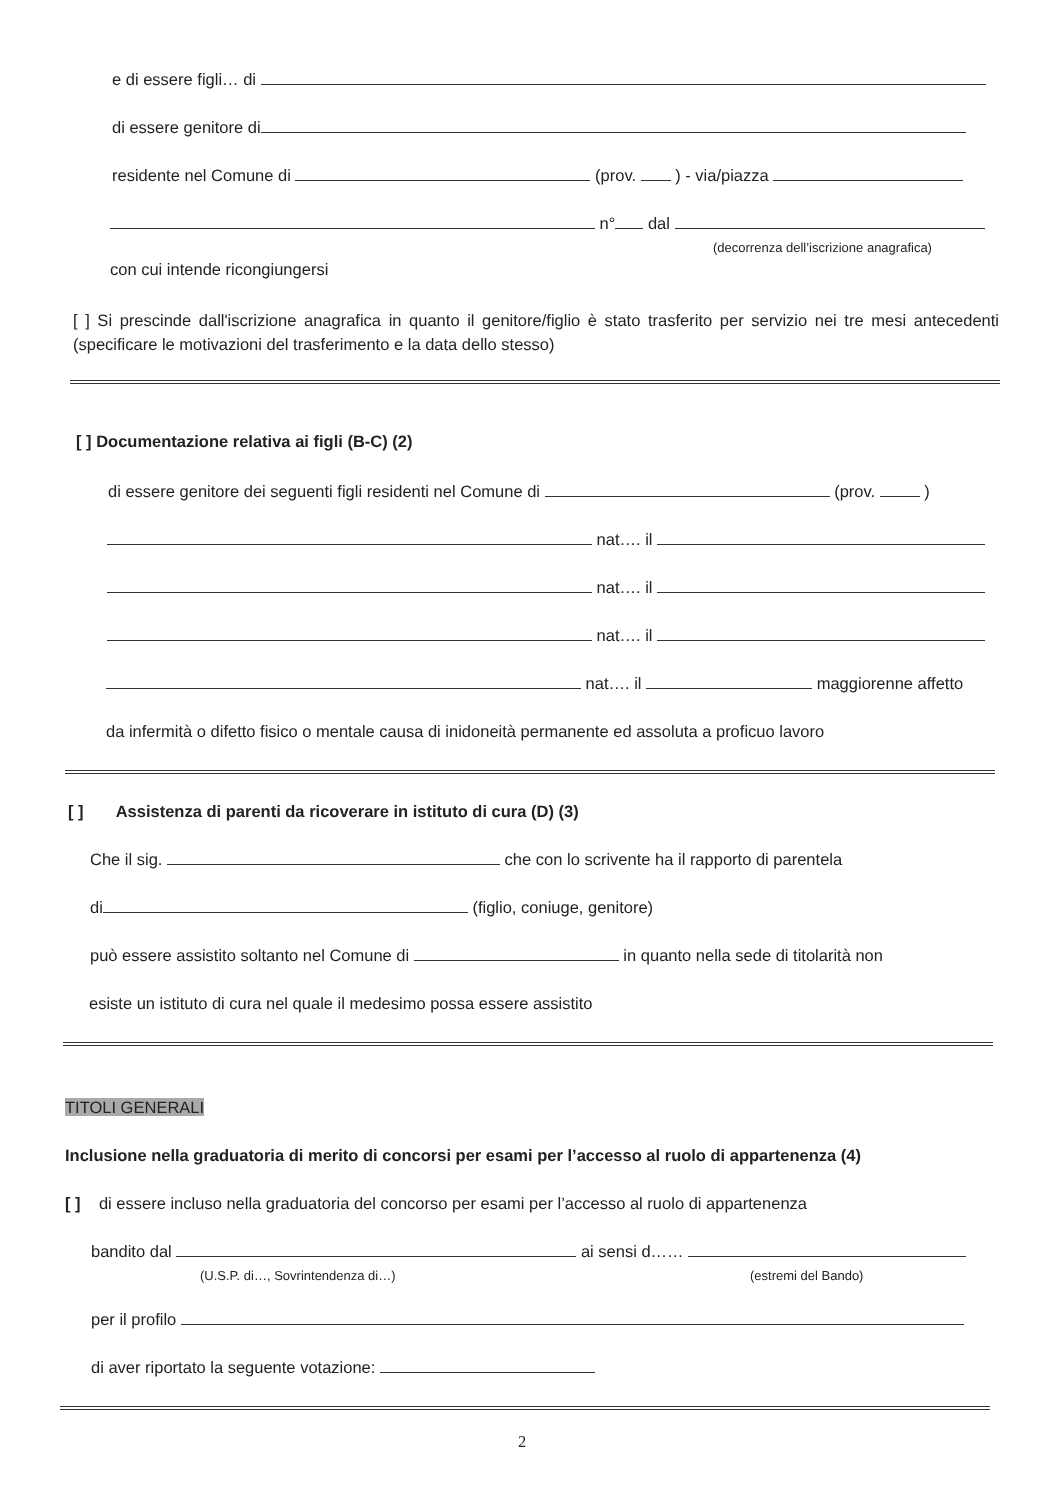e di essere figli… di
di essere genitore di
residente nel Comune di (prov. ) - via/piazza
n° dal
(decorrenza dell’iscrizione anagrafica)
con cui intende ricongiungersi
[ ] Si prescinde dall'iscrizione anagrafica in quanto il genitore/figlio è stato trasferito per servizio nei tre mesi antecedenti (specificare le motivazioni del trasferimento e la data dello stesso)
[ ] Documentazione relativa ai figli (B-C) (2)
di essere genitore dei seguenti figli residenti nel Comune di (prov. )
nat…. il
nat…. il
nat…. il
nat…. il maggiorenne affetto
da infermità o difetto fisico o mentale causa di inidoneità permanente ed assoluta a proficuo lavoro
[ ] Assistenza di parenti da ricoverare in istituto di cura (D) (3)
Che il sig. che con lo scrivente ha il rapporto di parentela
di (figlio, coniuge, genitore)
può essere assistito soltanto nel Comune di in quanto nella sede di titolarità non
esiste un istituto di cura nel quale il medesimo possa essere assistito
TITOLI GENERALI
Inclusione nella graduatoria di merito di concorsi per esami per l’accesso al ruolo di appartenenza (4)
[ ] di essere incluso nella graduatoria del concorso per esami per l’accesso al ruolo di appartenenza
bandito dal ai sensi d……
(U.S.P. di…, Sovrintendenza di…) (estremi del Bando)
per il profilo
di aver riportato la seguente votazione:
2